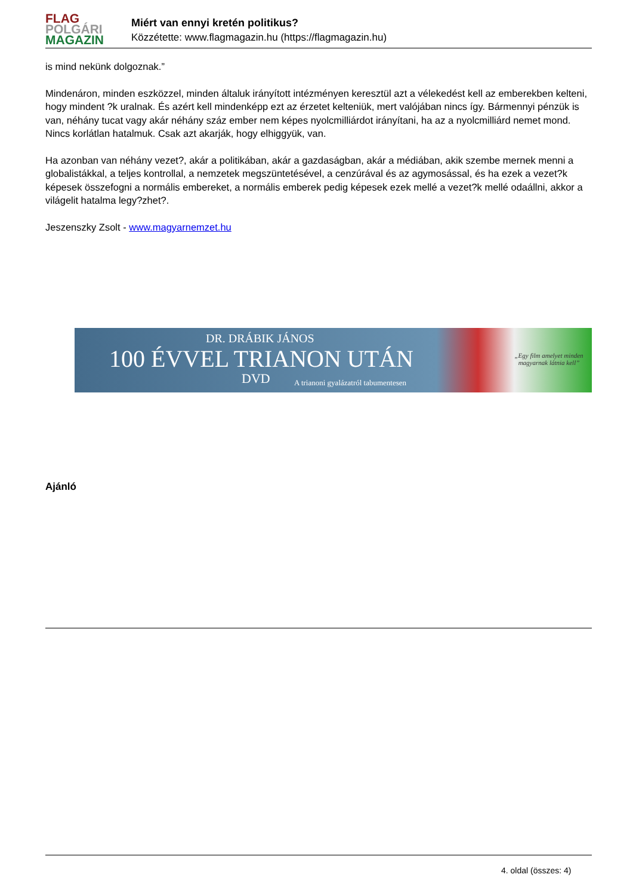FLAG
POLGÁRI
MAGAZIN
Miért van ennyi kretén politikus?
Közzétette: www.flagmagazin.hu (https://flagmagazin.hu)
is mind nekünk dolgoznak.”
Mindenáron, minden eszközzel, minden általuk irányított intézményen keresztül azt a vélekedést kell az emberekben kelteni, hogy mindent ?k uralnak. És azért kell mindenképp ezt az érzetet kelteniük, mert valójában nincs így. Bármennyi pénzük is van, néhány tucat vagy akár néhány száz ember nem képes nyolcmilliárdot irányítani, ha az a nyolcmilliárd nemet mond. Nincs korlátlan hatalmuk. Csak azt akarják, hogy elhiggyük, van.
Ha azonban van néhány vezet?, akár a politikában, akár a gazdaságban, akár a médiában, akik szembe mernek menni a globalistákkal, a teljes kontrollal, a nemzetek megszüntetésével, a cenzúrával és az agymosással, és ha ezek a vezet?k képesek összefogni a normális embereket, a normális emberek pedig képesek ezek mellé a vezet?k mellé odaállni, akkor a világelit hatalma legy?zhet?.
Jeszenszky Zsolt - www.magyarnemzet.hu
DR. DRÁBIK JÁNOS
100 ÉVVEL TRIANON UTÁN
DVD
A trianoni gyalázatról tabumentesen
„Egy film amelyet minden magyarnak látnia kell”
Ajánló
4. oldal (összes: 4)